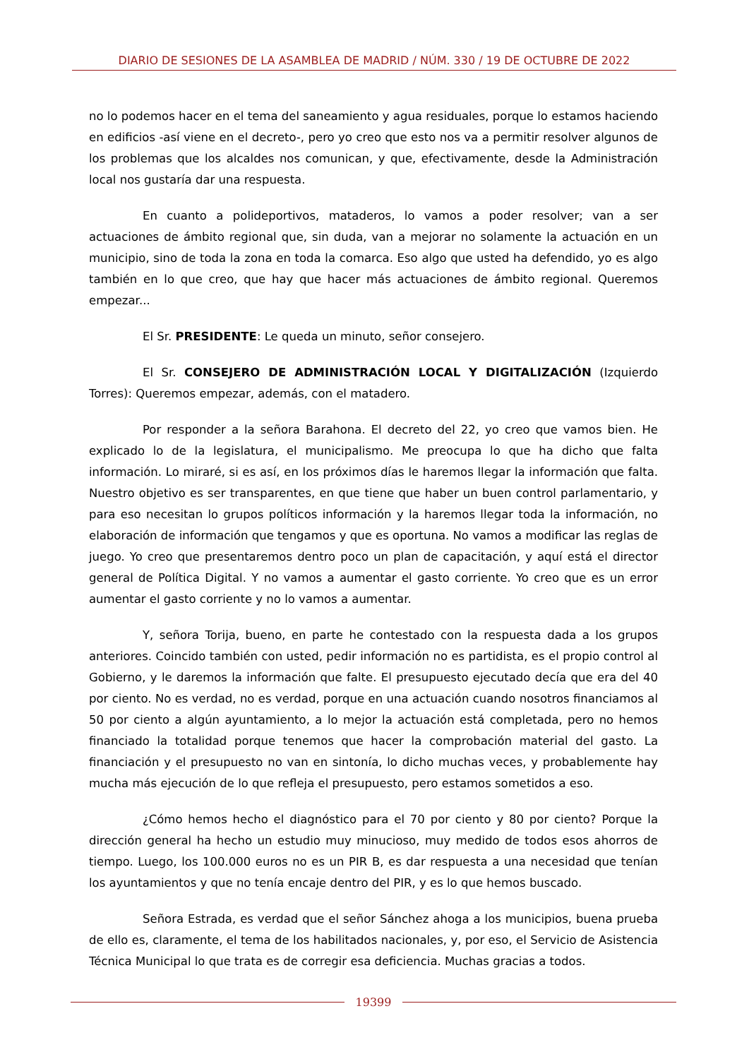DIARIO DE SESIONES DE LA ASAMBLEA DE MADRID / NÚM. 330 / 19 DE OCTUBRE DE 2022
no lo podemos hacer en el tema del saneamiento y agua residuales, porque lo estamos haciendo en edificios -así viene en el decreto-, pero yo creo que esto nos va a permitir resolver algunos de los problemas que los alcaldes nos comunican, y que, efectivamente, desde la Administración local nos gustaría dar una respuesta.
En cuanto a polideportivos, mataderos, lo vamos a poder resolver; van a ser actuaciones de ámbito regional que, sin duda, van a mejorar no solamente la actuación en un municipio, sino de toda la zona en toda la comarca. Eso algo que usted ha defendido, yo es algo también en lo que creo, que hay que hacer más actuaciones de ámbito regional. Queremos empezar...
El Sr. PRESIDENTE: Le queda un minuto, señor consejero.
El Sr. CONSEJERO DE ADMINISTRACIÓN LOCAL Y DIGITALIZACIÓN (Izquierdo Torres): Queremos empezar, además, con el matadero.
Por responder a la señora Barahona. El decreto del 22, yo creo que vamos bien. He explicado lo de la legislatura, el municipalismo. Me preocupa lo que ha dicho que falta información. Lo miraré, si es así, en los próximos días le haremos llegar la información que falta. Nuestro objetivo es ser transparentes, en que tiene que haber un buen control parlamentario, y para eso necesitan lo grupos políticos información y la haremos llegar toda la información, no elaboración de información que tengamos y que es oportuna. No vamos a modificar las reglas de juego. Yo creo que presentaremos dentro poco un plan de capacitación, y aquí está el director general de Política Digital. Y no vamos a aumentar el gasto corriente. Yo creo que es un error aumentar el gasto corriente y no lo vamos a aumentar.
Y, señora Torija, bueno, en parte he contestado con la respuesta dada a los grupos anteriores. Coincido también con usted, pedir información no es partidista, es el propio control al Gobierno, y le daremos la información que falte. El presupuesto ejecutado decía que era del 40 por ciento. No es verdad, no es verdad, porque en una actuación cuando nosotros financiamos al 50 por ciento a algún ayuntamiento, a lo mejor la actuación está completada, pero no hemos financiado la totalidad porque tenemos que hacer la comprobación material del gasto. La financiación y el presupuesto no van en sintonía, lo dicho muchas veces, y probablemente hay mucha más ejecución de lo que refleja el presupuesto, pero estamos sometidos a eso.
¿Cómo hemos hecho el diagnóstico para el 70 por ciento y 80 por ciento? Porque la dirección general ha hecho un estudio muy minucioso, muy medido de todos esos ahorros de tiempo. Luego, los 100.000 euros no es un PIR B, es dar respuesta a una necesidad que tenían los ayuntamientos y que no tenía encaje dentro del PIR, y es lo que hemos buscado.
Señora Estrada, es verdad que el señor Sánchez ahoga a los municipios, buena prueba de ello es, claramente, el tema de los habilitados nacionales, y, por eso, el Servicio de Asistencia Técnica Municipal lo que trata es de corregir esa deficiencia. Muchas gracias a todos.
19399